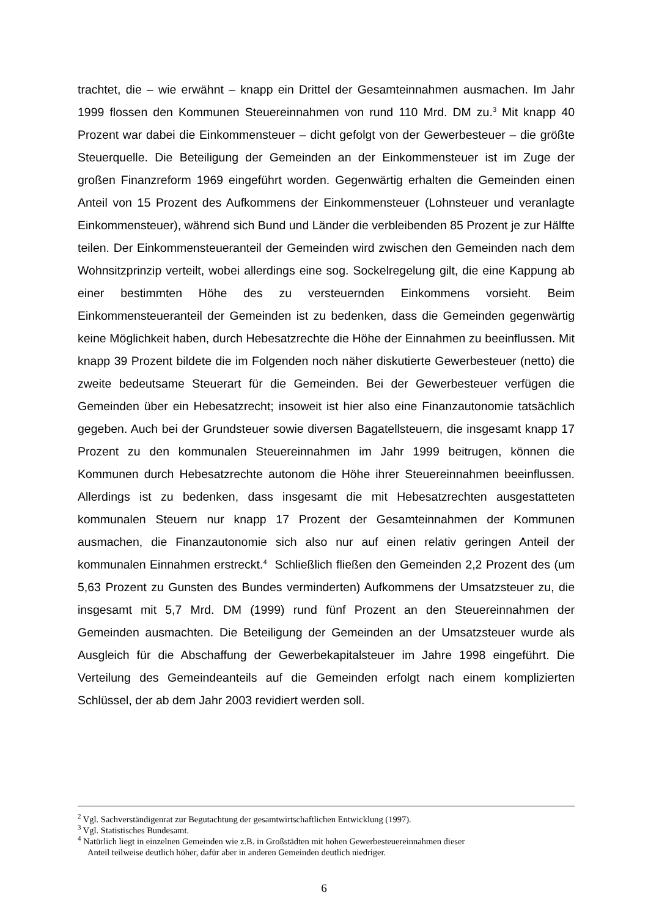trachtet, die – wie erwähnt – knapp ein Drittel der Gesamteinnahmen ausmachen. Im Jahr 1999 flossen den Kommunen Steuereinnahmen von rund 110 Mrd. DM zu.<sup>3</sup> Mit knapp 40 Prozent war dabei die Einkommensteuer – dicht gefolgt von der Gewerbesteuer – die größte Steuerquelle. Die Beteiligung der Gemeinden an der Einkommensteuer ist im Zuge der großen Finanzreform 1969 eingeführt worden. Gegenwärtig erhalten die Gemeinden einen Anteil von 15 Prozent des Aufkommens der Einkommensteuer (Lohnsteuer und veranlagte Einkommensteuer), während sich Bund und Länder die verbleibenden 85 Prozent je zur Hälfte teilen. Der Einkommensteueranteil der Gemeinden wird zwischen den Gemeinden nach dem Wohnsitzprinzip verteilt, wobei allerdings eine sog. Sockelregelung gilt, die eine Kappung ab einer bestimmten Höhe des zu versteuernden Einkommens vorsieht. Beim Einkommensteueranteil der Gemeinden ist zu bedenken, dass die Gemeinden gegenwärtig keine Möglichkeit haben, durch Hebesatzrechte die Höhe der Einnahmen zu beeinflussen. Mit knapp 39 Prozent bildete die im Folgenden noch näher diskutierte Gewerbesteuer (netto) die zweite bedeutsame Steuerart für die Gemeinden. Bei der Gewerbesteuer verfügen die Gemeinden über ein Hebesatzrecht; insoweit ist hier also eine Finanzautonomie tatsächlich gegeben. Auch bei der Grundsteuer sowie diversen Bagatellsteuern, die insgesamt knapp 17 Prozent zu den kommunalen Steuereinnahmen im Jahr 1999 beitrugen, können die Kommunen durch Hebesatzrechte autonom die Höhe ihrer Steuereinnahmen beeinflussen. Allerdings ist zu bedenken, dass insgesamt die mit Hebesatzrechten ausgestatteten kommunalen Steuern nur knapp 17 Prozent der Gesamteinnahmen der Kommunen ausmachen, die Finanzautonomie sich also nur auf einen relativ geringen Anteil der kommunalen Einnahmen erstreckt.<sup>4</sup> Schließlich fließen den Gemeinden 2,2 Prozent des (um 5,63 Prozent zu Gunsten des Bundes verminderten) Aufkommens der Umsatzsteuer zu, die insgesamt mit 5,7 Mrd. DM (1999) rund fünf Prozent an den Steuereinnahmen der Gemeinden ausmachten. Die Beteiligung der Gemeinden an der Umsatzsteuer wurde als Ausgleich für die Abschaffung der Gewerbekapitalsteuer im Jahre 1998 eingeführt. Die Verteilung des Gemeindeanteils auf die Gemeinden erfolgt nach einem komplizierten Schlüssel, der ab dem Jahr 2003 revidiert werden soll.
<sup>2</sup> Vgl. Sachverständigenrat zur Begutachtung der gesamtwirtschaftlichen Entwicklung (1997).
<sup>3</sup> Vgl. Statistisches Bundesamt.
<sup>4</sup> Natürlich liegt in einzelnen Gemeinden wie z.B. in Großstädten mit hohen Gewerbesteuereinnahmen dieser
Anteil teilweise deutlich höher, dafür aber in anderen Gemeinden deutlich niedriger.
6